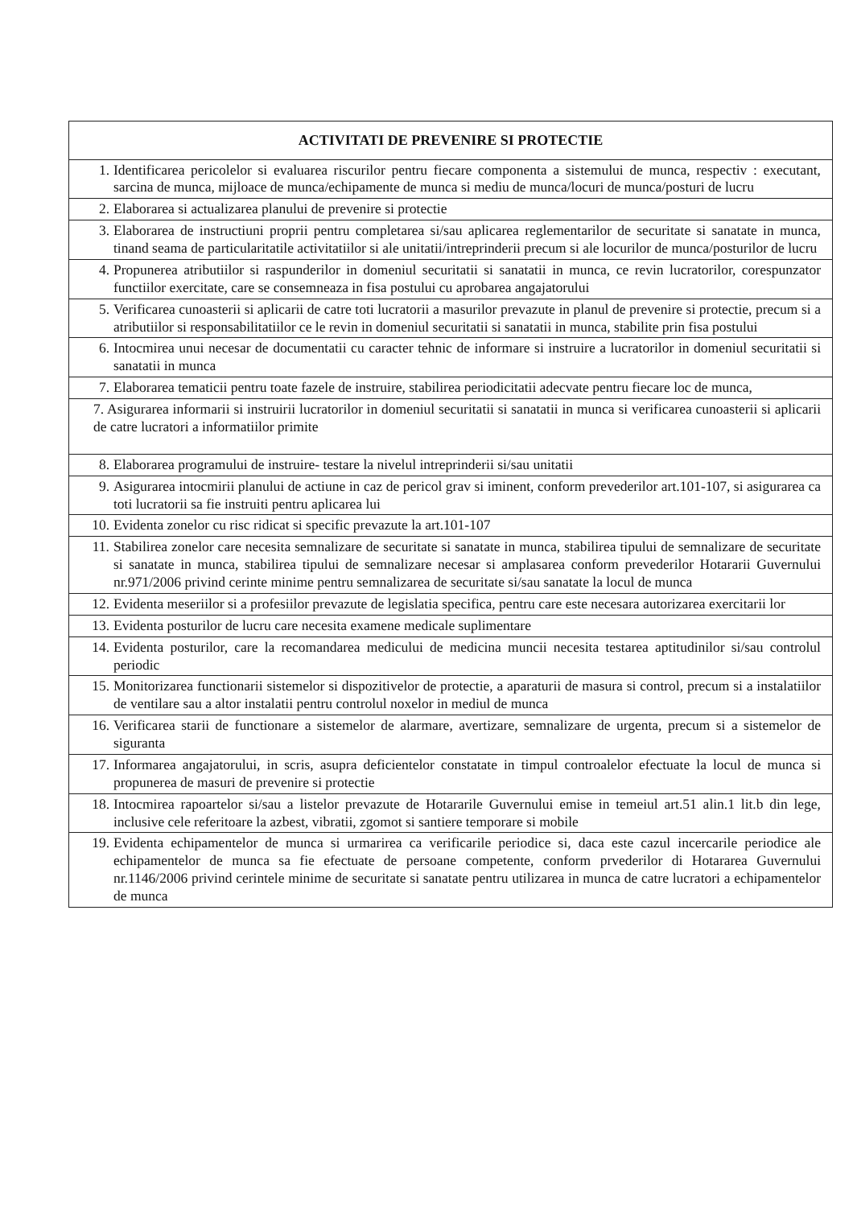| ACTIVITATI DE PREVENIRE SI PROTECTIE |
| --- |
| 1. Identificarea pericolelor si evaluarea riscurilor pentru fiecare componenta a sistemului de munca, respectiv : executant, sarcina de munca, mijloace de munca/echipamente de munca si mediu de munca/locuri de munca/posturi de lucru |
| 2. Elaborarea si actualizarea planului de prevenire si protectie |
| 3. Elaborarea de instructiuni proprii pentru completarea si/sau aplicarea reglementarilor de securitate si sanatate in munca, tinand seama de particularitatile activitatiilor si ale unitatii/intreprinderii precum si ale locurilor de munca/posturilor de lucru |
| 4. Propunerea atributiilor si raspunderilor in domeniul securitatii si sanatatii in munca, ce revin lucratorilor, corespunzator functiilor exercitate, care se consemneaza in fisa postului cu aprobarea angajatorului |
| 5. Verificarea cunoasterii si aplicarii de catre toti lucratorii a masurilor prevazute in planul de prevenire si protectie, precum si a atributiilor si responsabilitatiilor ce le revin in domeniul securitatii si sanatatii in munca, stabilite prin fisa postului |
| 6. Intocmirea unui necesar de documentatii cu caracter tehnic de informare si instruire a lucratorilor in domeniul securitatii si sanatatii in munca |
| 7. Elaborarea tematicii pentru toate fazele de instruire, stabilirea periodicitatii adecvate pentru fiecare loc de munca, |
| 7. Asigurarea informarii si instruirii lucratorilor in domeniul securitatii si sanatatii in munca si verificarea cunoasterii si aplicarii de catre lucratori a informatiilor primite |
| 8. Elaborarea programului de instruire- testare la nivelul intreprinderii si/sau unitatii |
| 9. Asigurarea intocmirii planului de actiune in caz de pericol grav si iminent, conform prevederilor art.101-107, si asigurarea ca toti lucratorii sa fie instruiti pentru aplicarea lui |
| 10. Evidenta zonelor cu risc ridicat si specific prevazute la art.101-107 |
| 11. Stabilirea zonelor care necesita semnalizare de securitate si sanatate in munca, stabilirea tipului de semnalizare de securitate si sanatate in munca, stabilirea tipului de semnalizare necesar si amplasarea conform prevederilor Hotararii Guvernului nr.971/2006 privind cerinte minime pentru semnalizarea de securitate si/sau sanatate la locul de munca |
| 12. Evidenta meseriilor si a profesiilor prevazute de legislatia specifica, pentru care este necesara autorizarea exercitarii lor |
| 13. Evidenta posturilor de lucru care necesita examene medicale suplimentare |
| 14. Evidenta posturilor, care la recomandarea medicului de medicina muncii necesita testarea aptitudinilor si/sau controlul periodic |
| 15. Monitorizarea functionarii sistemelor si dispozitivelor de protectie, a aparaturii de masura si control, precum si a instalatiilor de ventilare sau a altor instalatii pentru controlul noxelor in mediul de munca |
| 16. Verificarea starii de functionare a sistemelor de alarmare, avertizare, semnalizare de urgenta, precum si a sistemelor de siguranta |
| 17. Informarea angajatorului, in scris, asupra deficientelor constatate in timpul controalelor efectuate la locul de munca si propunerea de masuri de prevenire si protectie |
| 18. Intocmirea rapoartelor si/sau a listelor prevazute de Hotararile Guvernului emise in temeiul art.51 alin.1 lit.b din lege, inclusive cele referitoare la azbest, vibratii, zgomot si santiere temporare si mobile |
| 19. Evidenta echipamentelor de munca si urmarirea ca verificarile periodice si, daca este cazul incercarile periodice ale echipamentelor de munca sa fie efectuate de persoane competente, conform prvederilor di Hotararea Guvernului nr.1146/2006 privind cerintele minime de securitate si sanatate pentru utilizarea in munca de catre lucratori a echipamentelor de munca |